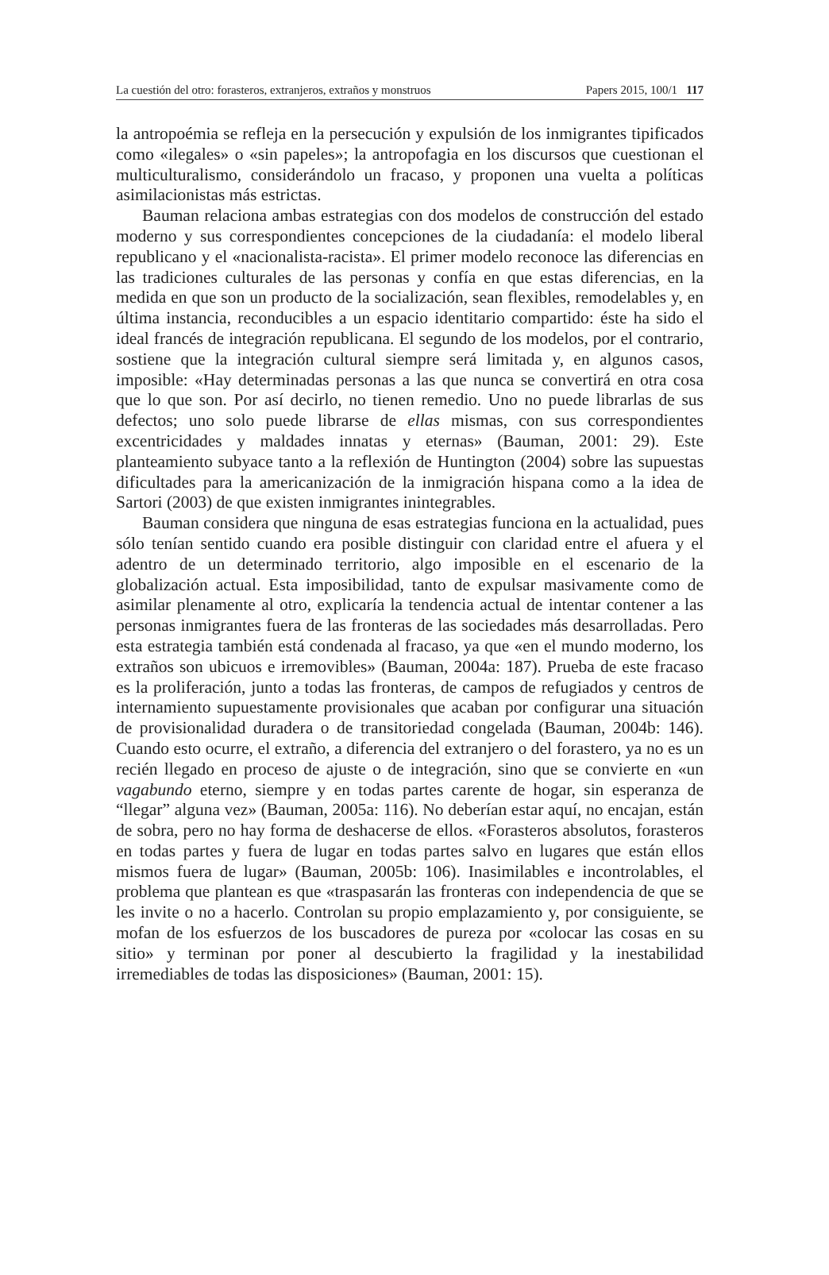La cuestión del otro: forasteros, extranjeros, extraños y monstruos Papers 2015, 100/1 117
la antropoémia se refleja en la persecución y expulsión de los inmigrantes tipificados como «ilegales» o «sin papeles»; la antropofagia en los discursos que cuestionan el multiculturalismo, considerándolo un fracaso, y proponen una vuelta a políticas asimilacionistas más estrictas.
Bauman relaciona ambas estrategias con dos modelos de construcción del estado moderno y sus correspondientes concepciones de la ciudadanía: el modelo liberal republicano y el «nacionalista-racista». El primer modelo reconoce las diferencias en las tradiciones culturales de las personas y confía en que estas diferencias, en la medida en que son un producto de la socialización, sean flexibles, remodelables y, en última instancia, reconducibles a un espacio identitario compartido: éste ha sido el ideal francés de integración republicana. El segundo de los modelos, por el contrario, sostiene que la integración cultural siempre será limitada y, en algunos casos, imposible: «Hay determinadas personas a las que nunca se convertirá en otra cosa que lo que son. Por así decirlo, no tienen remedio. Uno no puede librarlas de sus defectos; uno solo puede librarse de ellas mismas, con sus correspondientes excentricidades y maldades innatas y eternas» (Bauman, 2001: 29). Este planteamiento subyace tanto a la reflexión de Huntington (2004) sobre las supuestas dificultades para la americanización de la inmigración hispana como a la idea de Sartori (2003) de que existen inmigrantes inintegrables.
Bauman considera que ninguna de esas estrategias funciona en la actualidad, pues sólo tenían sentido cuando era posible distinguir con claridad entre el afuera y el adentro de un determinado territorio, algo imposible en el escenario de la globalización actual. Esta imposibilidad, tanto de expulsar masivamente como de asimilar plenamente al otro, explicaría la tendencia actual de intentar contener a las personas inmigrantes fuera de las fronteras de las sociedades más desarrolladas. Pero esta estrategia también está condenada al fracaso, ya que «en el mundo moderno, los extraños son ubicuos e irremovibles» (Bauman, 2004a: 187). Prueba de este fracaso es la proliferación, junto a todas las fronteras, de campos de refugiados y centros de internamiento supuestamente provisionales que acaban por configurar una situación de provisionalidad duradera o de transitoriedad congelada (Bauman, 2004b: 146). Cuando esto ocurre, el extraño, a diferencia del extranjero o del forastero, ya no es un recién llegado en proceso de ajuste o de integración, sino que se convierte en «un vagabundo eterno, siempre y en todas partes carente de hogar, sin esperanza de “llegar” alguna vez» (Bauman, 2005a: 116). No deberían estar aquí, no encajan, están de sobra, pero no hay forma de deshacerse de ellos. «Forasteros absolutos, forasteros en todas partes y fuera de lugar en todas partes salvo en lugares que están ellos mismos fuera de lugar» (Bauman, 2005b: 106). Inasimilables e incontrolables, el problema que plantean es que «traspasarán las fronteras con independencia de que se les invite o no a hacerlo. Controlan su propio emplazamiento y, por consiguiente, se mofan de los esfuerzos de los buscadores de pureza por «colocar las cosas en su sitio» y terminan por poner al descubierto la fragilidad y la inestabilidad irremediables de todas las disposiciones» (Bauman, 2001: 15).